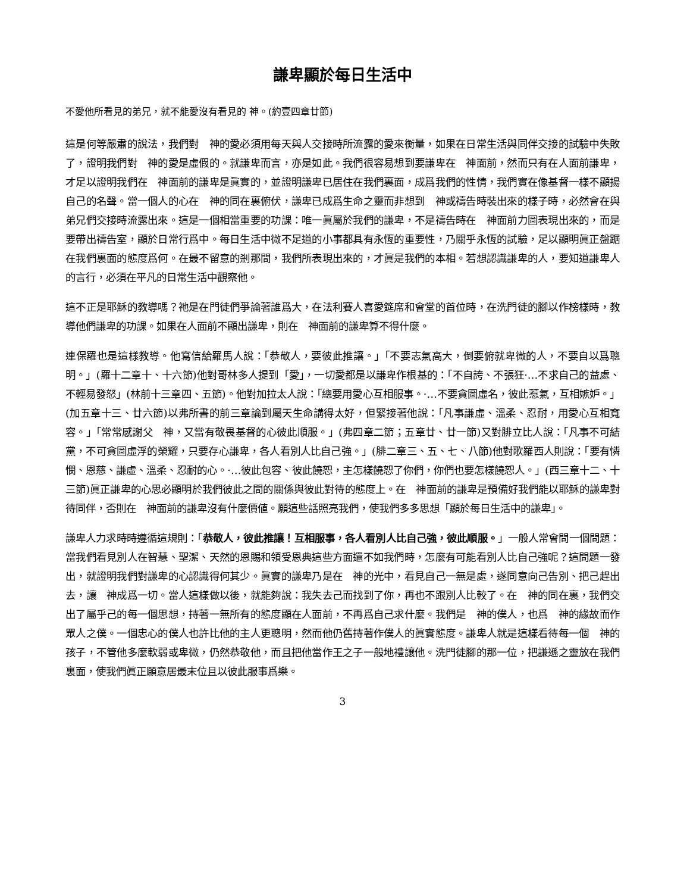謙卑顯於每日生活中
不愛他所看見的弟兄，就不能愛沒有看見的 神。(約壹四章廿節)
這是何等嚴肅的說法，我們對　神的愛必須用每天與人交接時所流露的愛來衡量，如果在日常生活與同伴交接的試驗中失敗了，證明我們對　神的愛是虛假的。就謙卑而言，亦是如此。我們很容易想到要謙卑在　神面前，然而只有在人面前謙卑，才足以證明我們在　神面前的謙卑是眞實的，並證明謙卑已居住在我們裏面，成爲我們的性情，我們實在像基督一樣不顯揚自己的名聲。當一個人的心在　神的同在裏俯伏，謙卑已成爲生命之靈而非想到　神或禱告時裝出來的樣子時，必然會在與弟兄們交接時流露出來。這是一個相當重要的功課：唯一眞屬於我們的謙卑，不是禱告時在　神面前力圖表現出來的，而是要帶出禱告室，顯於日常行爲中。每日生活中微不足道的小事都具有永恆的重要性，乃關乎永恆的試驗，足以顯明眞正盤踞在我們裏面的態度爲何。在最不留意的剎那間，我們所表現出來的，才眞是我們的本相。若想認識謙卑的人，要知道謙卑人的言行，必須在平凡的日常生活中觀察他。
這不正是耶穌的教導嗎？祂是在門徒們爭論著誰爲大，在法利賽人喜愛筵席和會堂的首位時，在洗門徒的腳以作榜樣時，教導他們謙卑的功課。如果在人面前不顯出謙卑，則在　神面前的謙卑算不得什麼。
連保羅也是這樣教導。他寫信給羅馬人說：「恭敬人，要彼此推讓。」「不要志氣高大，倒要俯就卑微的人，不要自以爲聰明。」(羅十二章十、十六節)他對哥林多人提到「愛」，一切愛都是以謙卑作根基的：「不自誇、不張狂·…不求自己的益處、不輕易發怒」(林前十三章四、五節)。他對加拉太人說：「總要用愛心互相服事。·…不要貪圖虛名，彼此惹氣，互相嫉妒。」(加五章十三、廿六節)以弗所書的前三章論到屬天生命講得太好，但緊接著他說：「凡事謙虛、溫柔、忍耐，用愛心互相寬容。」「常常感謝父　神，又當有敬畏基督的心彼此順服。」(弗四章二節；五章廿、廿一節)又對腓立比人說：「凡事不可結黨，不可貪圖虛浮的榮耀，只要存心謙卑，各人看別人比自己強。」(腓二章三、五、七、八節)他對歌羅西人則說：「要有憐憫、恩慈、謙虛、溫柔、忍耐的心。·…彼此包容、彼此饒恕，主怎樣饒恕了你們，你們也要怎樣饒恕人。」(西三章十二、十三節)眞正謙卑的心思必顯明於我們彼此之間的關係與彼此對待的態度上。在　神面前的謙卑是預備好我們能以耶穌的謙卑對待同伴，否則在　神面前的謙卑沒有什麼價値。願這些話照亮我們，使我們多多思想「顯於每日生活中的謙卑」。
謙卑人力求時時遵循這規則：「恭敬人，彼此推讓！互相服事，各人看別人比自己強，彼此順服。」一般人常會問一個問題：當我們看見別人在智慧、聖潔、天然的恩賜和領受恩典這些方面還不如我們時，怎麼有可能看別人比自己強呢？這問題一發出，就證明我們對謙卑的心認識得何其少。眞實的謙卑乃是在　神的光中，看見自己一無是處，遂同意向己告別、把己趕出去，讓　神成爲一切。當人這樣做以後，就能夠說：我失去己而找到了你，再也不跟別人比較了。在　神的同在裏，我們交出了屬乎己的每一個思想，持著一無所有的態度顯在人面前，不再爲自己求什麼。我們是　神的僕人，也爲　神的緣故而作眾人之僕。一個忠心的僕人也許比他的主人更聰明，然而他仍舊持著作僕人的眞實態度。謙卑人就是這樣看待每一個　神的孩子，不管他多麼軟弱或卑微，仍然恭敬他，而且把他當作王之子一般地禮讓他。洗門徒腳的那一位，把謙遜之靈放在我們裏面，使我們眞正願意居最末位且以彼此服事爲樂。
3